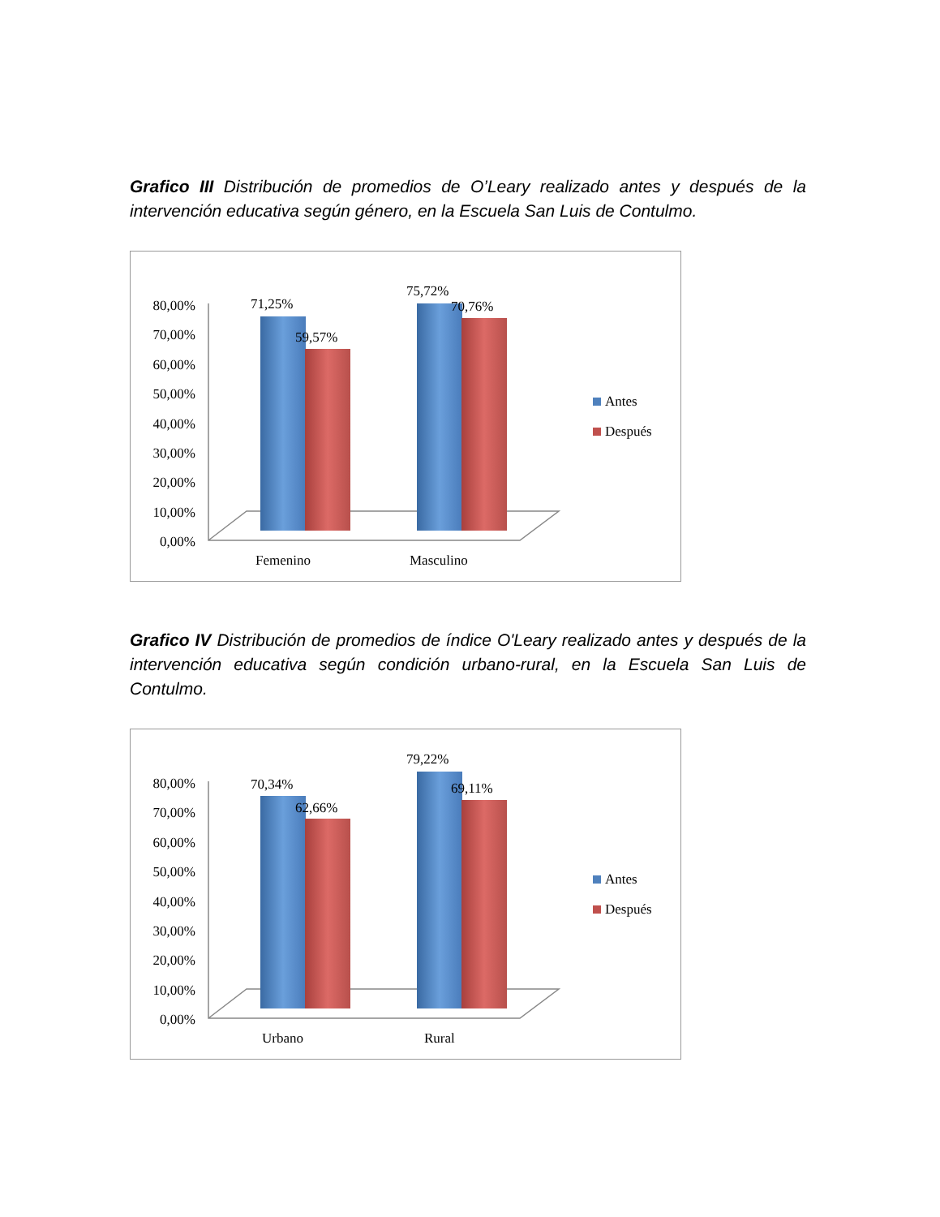Grafico III Distribución de promedios de O’Leary realizado antes y después de la intervención educativa según género, en la Escuela San Luis de Contulmo.
80,00%
70,00%
60,00%
50,00%
40,00%
30,00%
20,00%
10,00%
0,00%
71,25%
59,57%
75,72%
70,76%
Femenino
Masculino
Antes
Después
Grafico IV Distribución de promedios de índice O'Leary realizado antes y después de la intervención educativa según condición urbano-rural, en la Escuela San Luis de Contulmo.
80,00%
70,00%
60,00%
50,00%
40,00%
30,00%
20,00%
10,00%
0,00%
70,34%
62,66%
79,22%
69,11%
Urbano
Rural
Antes
Después